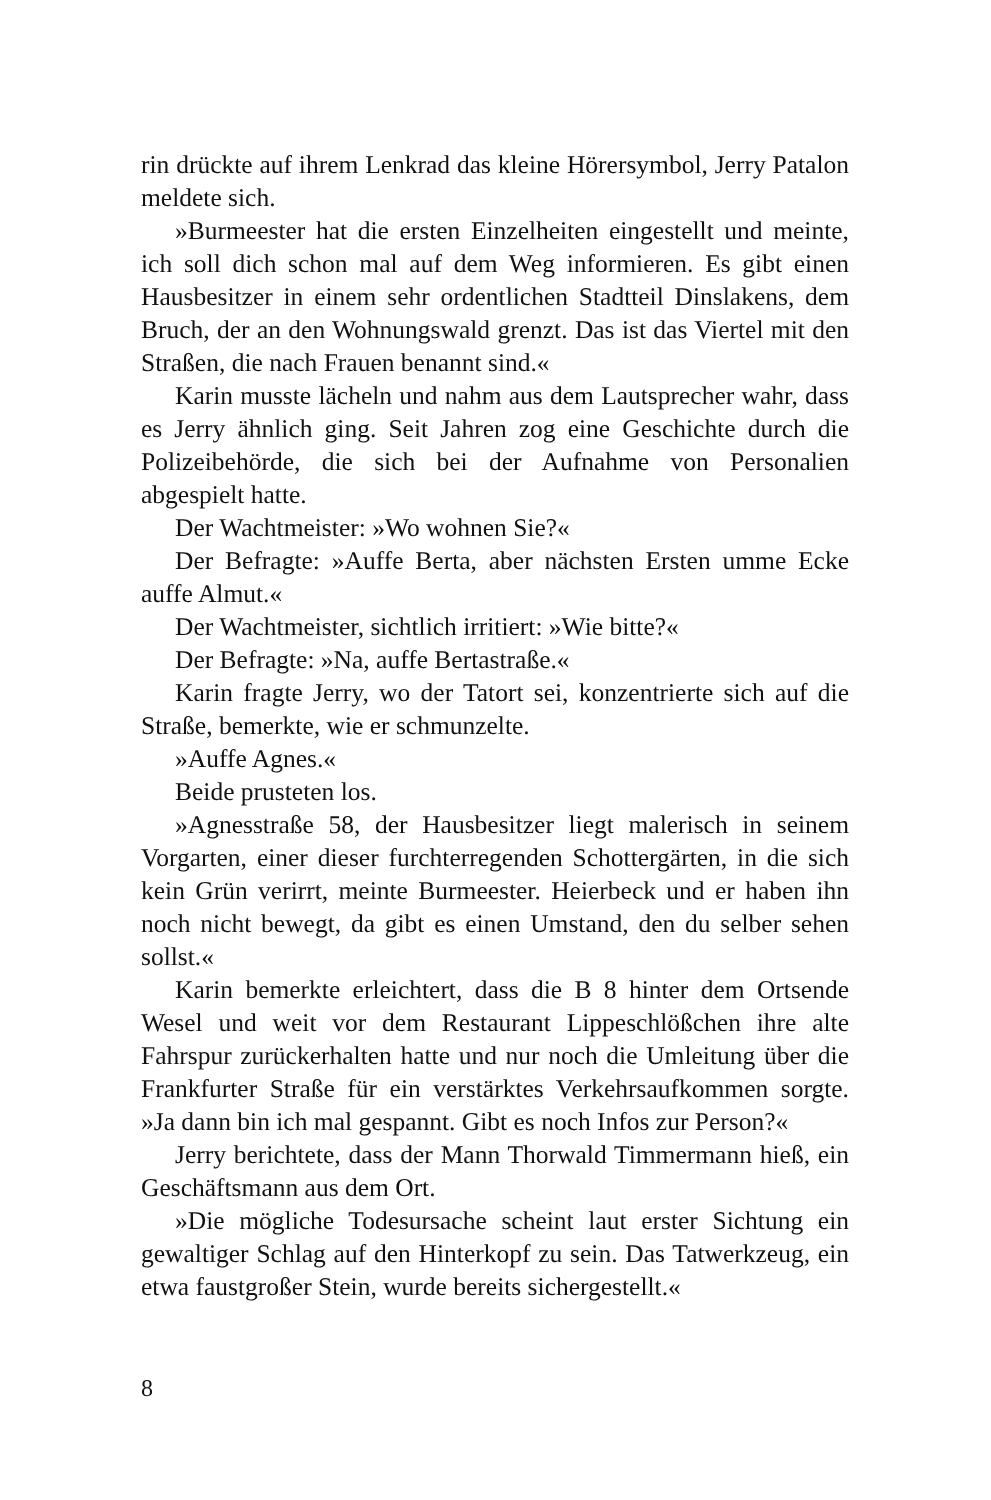rin drückte auf ihrem Lenkrad das kleine Hörersymbol, Jerry Patalon meldete sich.
»Burmeester hat die ersten Einzelheiten eingestellt und meinte, ich soll dich schon mal auf dem Weg informieren. Es gibt einen Hausbesitzer in einem sehr ordentlichen Stadtteil Dinslakens, dem Bruch, der an den Wohnungswald grenzt. Das ist das Viertel mit den Straßen, die nach Frauen benannt sind.«
Karin musste lächeln und nahm aus dem Lautsprecher wahr, dass es Jerry ähnlich ging. Seit Jahren zog eine Geschichte durch die Polizeibehörde, die sich bei der Aufnahme von Personalien abgespielt hatte.
Der Wachtmeister: »Wo wohnen Sie?«
Der Befragte: »Auffe Berta, aber nächsten Ersten umme Ecke auffe Almut.«
Der Wachtmeister, sichtlich irritiert: »Wie bitte?«
Der Befragte: »Na, auffe Bertastraße.«
Karin fragte Jerry, wo der Tatort sei, konzentrierte sich auf die Straße, bemerkte, wie er schmunzelte.
»Auffe Agnes.«
Beide prusteten los.
»Agnesstraße 58, der Hausbesitzer liegt malerisch in seinem Vorgarten, einer dieser furchterregenden Schottergärten, in die sich kein Grün verirrt, meinte Burmeester. Heierbeck und er haben ihn noch nicht bewegt, da gibt es einen Umstand, den du selber sehen sollst.«
Karin bemerkte erleichtert, dass die B 8 hinter dem Ortsende Wesel und weit vor dem Restaurant Lippeschlößchen ihre alte Fahrspur zurückerhalten hatte und nur noch die Umleitung über die Frankfurter Straße für ein verstärktes Verkehrsaufkommen sorgte. »Ja dann bin ich mal gespannt. Gibt es noch Infos zur Person?«
Jerry berichtete, dass der Mann Thorwald Timmermann hieß, ein Geschäftsmann aus dem Ort.
»Die mögliche Todesursache scheint laut erster Sichtung ein gewaltiger Schlag auf den Hinterkopf zu sein. Das Tatwerkzeug, ein etwa faustgroßer Stein, wurde bereits sichergestellt.«
8